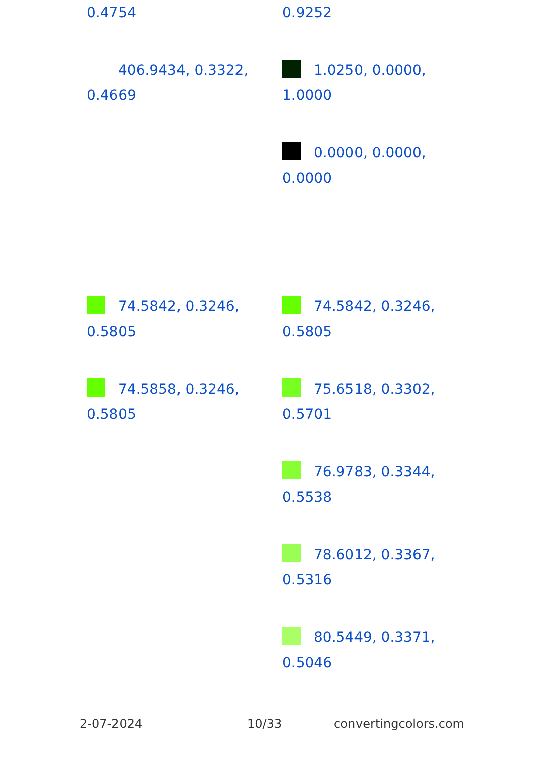0.4754 0.9252
406.9434, 0.3322, 0.4669
1.0250, 0.0000, 1.0000
0.0000, 0.0000, 0.0000
74.5842, 0.3246, 0.5805
74.5842, 0.3246, 0.5805
74.5858, 0.3246, 0.5805
75.6518, 0.3302, 0.5701
76.9783, 0.3344, 0.5538
78.6012, 0.3367, 0.5316
80.5449, 0.3371, 0.5046
2-07-2024 10/33 convertingcolors.com